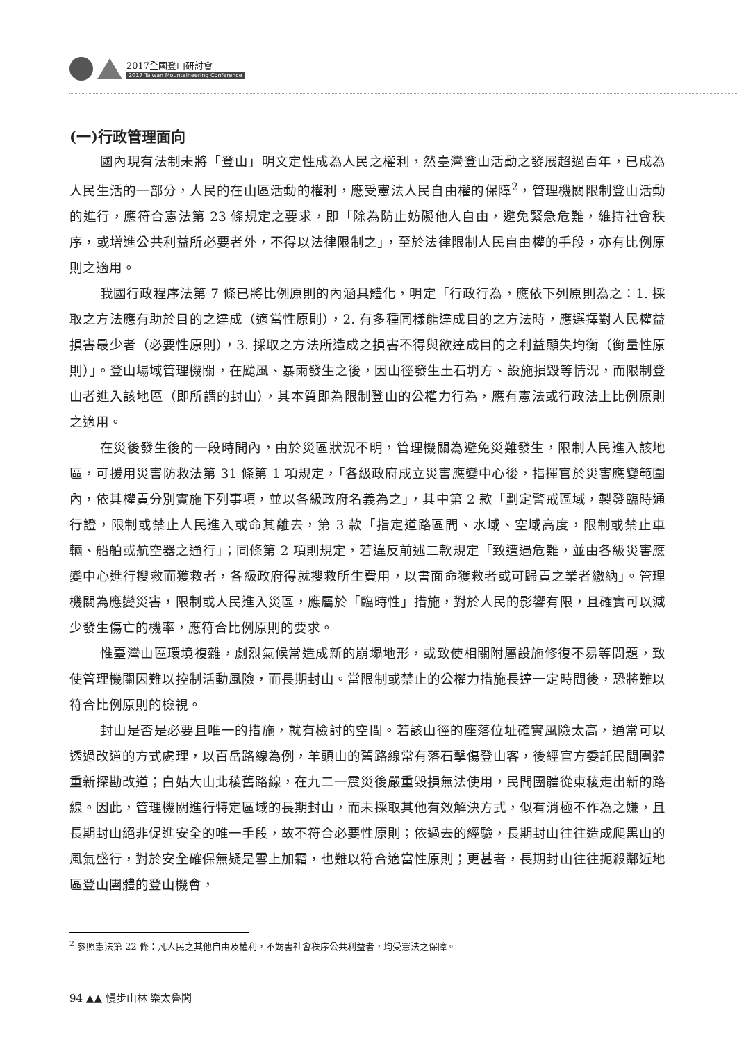2017全國登山研討會
2017 Taiwan Mountaineering Conference
(一)行政管理面向
國內現有法制未將「登山」明文定性成為人民之權利，然臺灣登山活動之發展超過百年，已成為人民生活的一部分，人民的在山區活動的權利，應受憲法人民自由權的保障<sup>2</sup>，管理機關限制登山活動的進行，應符合憲法第 23 條規定之要求，即「除為防止妨礙他人自由，避免緊急危難，維持社會秩序，或增進公共利益所必要者外，不得以法律限制之」，至於法律限制人民自由權的手段，亦有比例原則之適用。
我國行政程序法第 7 條已將比例原則的內涵具體化，明定「行政行為，應依下列原則為之：1. 採取之方法應有助於目的之達成（適當性原則），2. 有多種同樣能達成目的之方法時，應選擇對人民權益損害最少者（必要性原則），3. 採取之方法所造成之損害不得與欲達成目的之利益顯失均衡（衡量性原則）」。登山場域管理機關，在颱風、暴雨發生之後，因山徑發生土石坍方、設施損毀等情況，而限制登山者進入該地區（即所謂的封山），其本質即為限制登山的公權力行為，應有憲法或行政法上比例原則之適用。
在災後發生後的一段時間內，由於災區狀況不明，管理機關為避免災難發生，限制人民進入該地區，可援用災害防救法第 31 條第 1 項規定，「各級政府成立災害應變中心後，指揮官於災害應變範圍內，依其權責分別實施下列事項，並以各級政府名義為之」，其中第 2 款「劃定警戒區域，製發臨時通行證，限制或禁止人民進入或命其離去，第 3 款「指定道路區間、水域、空域高度，限制或禁止車輛、船舶或航空器之通行」；同條第 2 項則規定，若違反前述二款規定「致遭遇危難，並由各級災害應變中心進行搜救而獲救者，各級政府得就搜救所生費用，以書面命獲救者或可歸責之業者繳納」。管理機關為應變災害，限制或人民進入災區，應屬於「臨時性」措施，對於人民的影響有限，且確實可以減少發生傷亡的機率，應符合比例原則的要求。
惟臺灣山區環境複雜，劇烈氣候常造成新的崩塌地形，或致使相關附屬設施修復不易等問題，致使管理機關因難以控制活動風險，而長期封山。當限制或禁止的公權力措施長達一定時間後，恐將難以符合比例原則的檢視。
封山是否是必要且唯一的措施，就有檢討的空間。若該山徑的座落位址確實風險太高，通常可以透過改道的方式處理，以百岳路線為例，羊頭山的舊路線常有落石擊傷登山客，後經官方委託民間團體重新探勘改道；白姑大山北稜舊路線，在九二一震災後嚴重毀損無法使用，民間團體從東稜走出新的路線。因此，管理機關進行特定區域的長期封山，而未採取其他有效解決方式，似有消極不作為之嫌，且長期封山絕非促進安全的唯一手段，故不符合必要性原則；依過去的經驗，長期封山往往造成爬黑山的風氣盛行，對於安全確保無疑是雪上加霜，也難以符合適當性原則；更甚者，長期封山往往扼殺鄰近地區登山團體的登山機會，
<sup>2</sup> 參照憲法第 22 條：凡人民之其他自由及權利，不妨害社會秩序公共利益者，均受憲法之保障。
94 ▲▲ 慢步山林 樂太魯閣